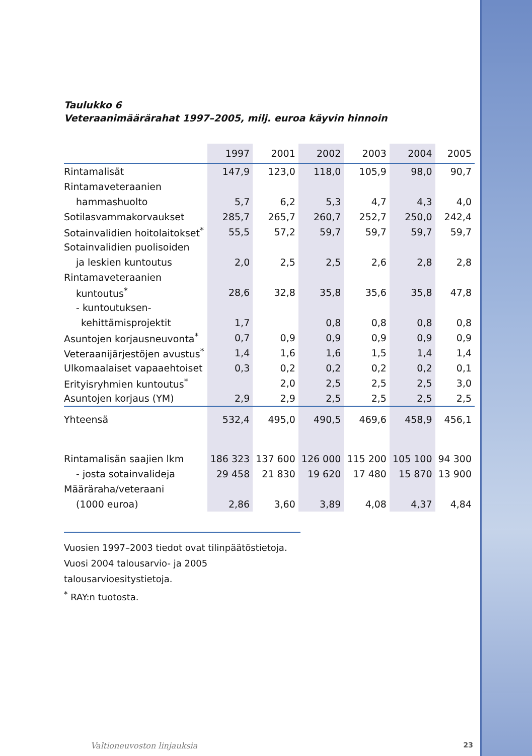Taulukko 6
Veteraanimäärärahat 1997–2005, milj. euroa käyvin hinnoin
| | 1997 | 2001 | 2002 | 2003 | 2004 | 2005 |
| --- | --- | --- | --- | --- | --- | --- |
| Rintamalisät | 147,9 | 123,0 | 118,0 | 105,9 | 98,0 | 90,7 |
| Rintamaveteraanien | | | | | | |
| hammashuolto | 5,7 | 6,2 | 5,3 | 4,7 | 4,3 | 4,0 |
| Sotilasvammakorvaukset | 285,7 | 265,7 | 260,7 | 252,7 | 250,0 | 242,4 |
| Sotainvalidien hoitolaitokset<sup>*</sup> | 55,5 | 57,2 | 59,7 | 59,7 | 59,7 | 59,7 |
| Sotainvalidien puolisoiden | | | | | | |
| ja leskien kuntoutus | 2,0 | 2,5 | 2,5 | 2,6 | 2,8 | 2,8 |
| Rintamaveteraanien | | | | | | |
| kuntoutus<sup>*</sup> | 28,6 | 32,8 | 35,8 | 35,6 | 35,8 | 47,8 |
| - kuntoutuksen- | | | | | | |
| kehittämisprojektit | 1,7 | | 0,8 | 0,8 | 0,8 | 0,8 |
| Asuntojen korjausneuvonta<sup>*</sup> | 0,7 | 0,9 | 0,9 | 0,9 | 0,9 | 0,9 |
| Veteraanijärjestöjen avustus<sup>*</sup> | 1,4 | 1,6 | 1,6 | 1,5 | 1,4 | 1,4 |
| Ulkomaalaiset vapaaehtoiset | 0,3 | 0,2 | 0,2 | 0,2 | 0,2 | 0,1 |
| Erityisryhmien kuntoutus<sup>*</sup> | | 2,0 | 2,5 | 2,5 | 2,5 | 3,0 |
| Asuntojen korjaus (YM) | 2,9 | 2,9 | 2,5 | 2,5 | 2,5 | 2,5 |
| Yhteensä | 532,4 | 495,0 | 490,5 | 469,6 | 458,9 | 456,1 |
| Rintamalisän saajien lkm | 186 323 | 137 600 | 126 000 | 115 200 | 105 100 | 94 300 |
| - josta sotainvalideja | 29 458 | 21 830 | 19 620 | 17 480 | 15 870 | 13 900 |
| Määräraha/veteraani | | | | | | |
| (1000 euroa) | 2,86 | 3,60 | 3,89 | 4,08 | 4,37 | 4,84 |
Vuosien 1997–2003 tiedot ovat tilinpäätöstietoja.
Vuosi 2004 talousarvio- ja 2005 talousarvioesitystietoja.
<sup>*</sup> RAY:n tuotosta.
Valtioneuvoston linjauksia 23